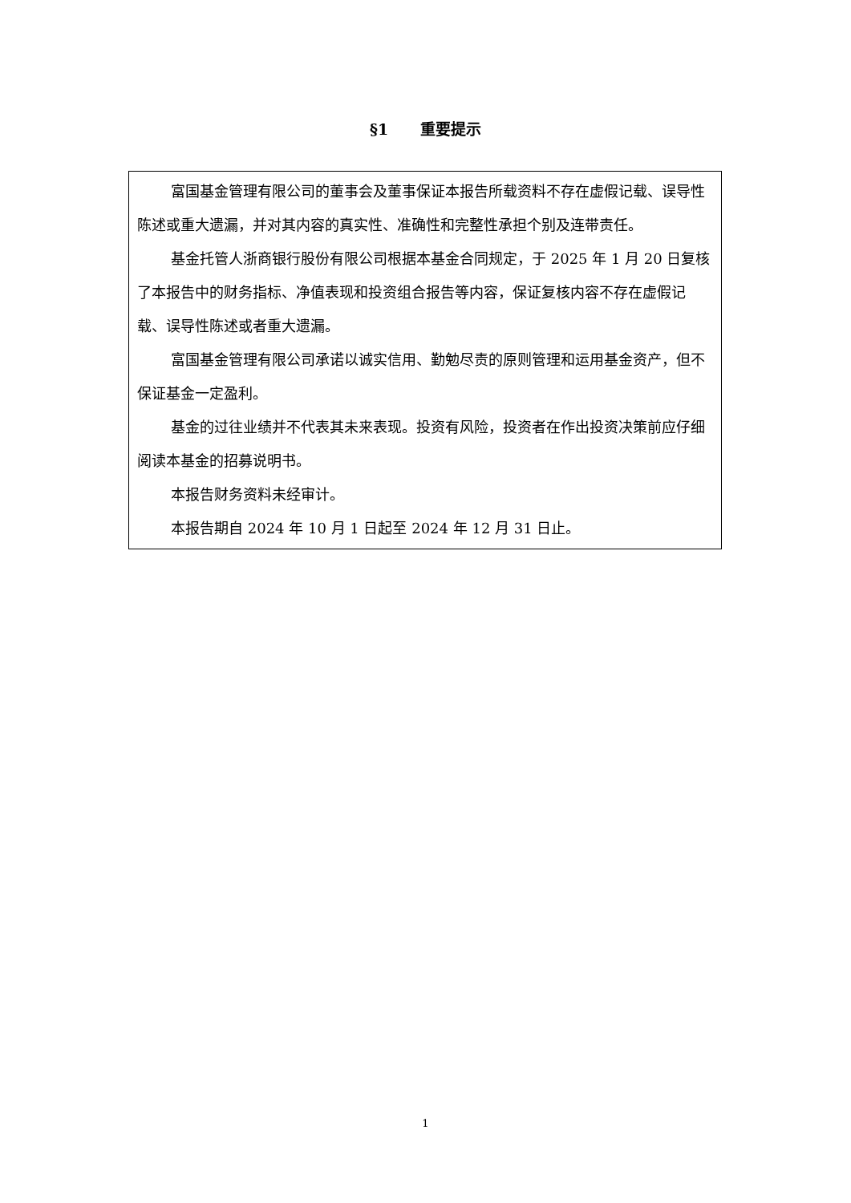§1 重要提示
富国基金管理有限公司的董事会及董事保证本报告所载资料不存在虚假记载、误导性陈述或重大遗漏，并对其内容的真实性、准确性和完整性承担个别及连带责任。
基金托管人浙商银行股份有限公司根据本基金合同规定，于 2025 年 1 月 20 日复核了本报告中的财务指标、净值表现和投资组合报告等内容，保证复核内容不存在虚假记载、误导性陈述或者重大遗漏。
富国基金管理有限公司承诺以诚实信用、勤勉尽责的原则管理和运用基金资产，但不保证基金一定盈利。
基金的过往业绩并不代表其未来表现。投资有风险，投资者在作出投资决策前应仔细阅读本基金的招募说明书。
本报告财务资料未经审计。
本报告期自 2024 年 10 月 1 日起至 2024 年 12 月 31 日止。
1